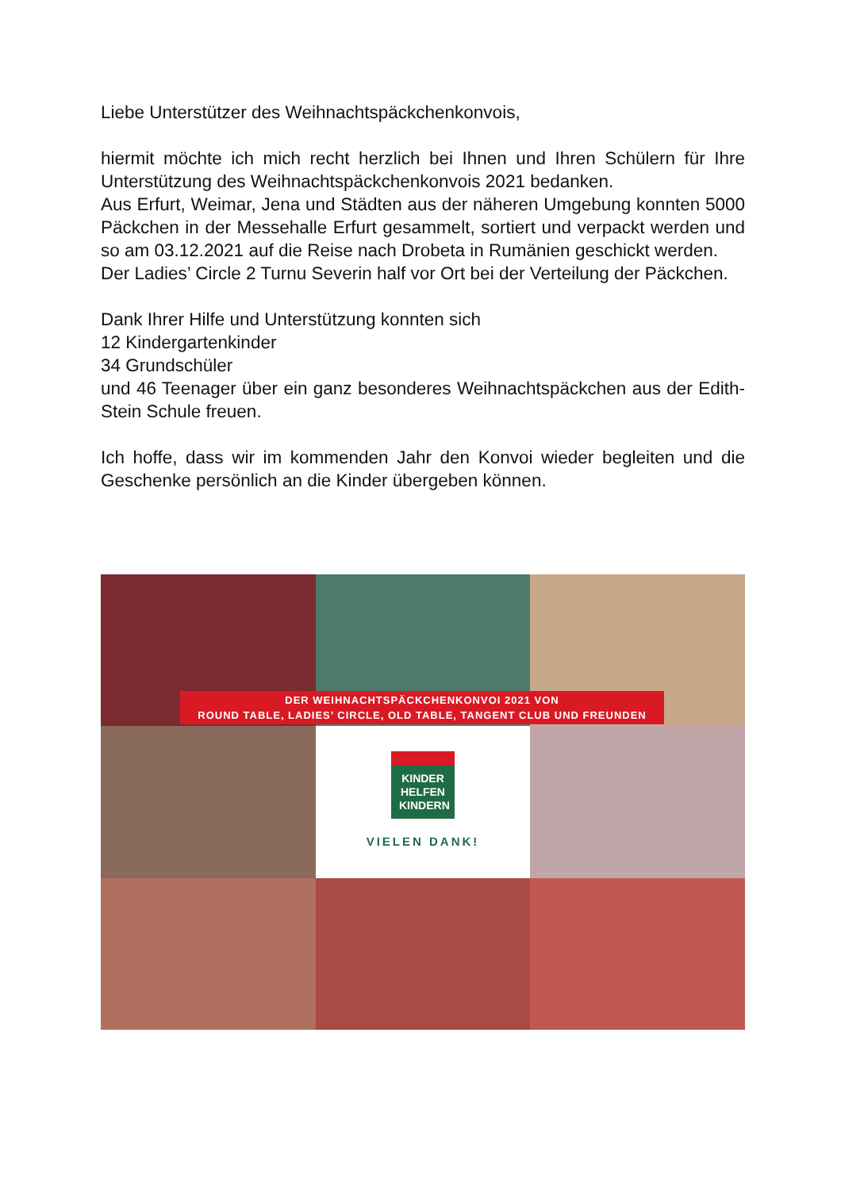Liebe Unterstützer des Weihnachtspäckchenkonvois,
hiermit möchte ich mich recht herzlich bei Ihnen und Ihren Schülern für Ihre Unterstützung des Weihnachtspäckchenkonvois 2021 bedanken.
Aus Erfurt, Weimar, Jena und Städten aus der näheren Umgebung konnten 5000 Päckchen in der Messehalle Erfurt gesammelt, sortiert und verpackt werden und so am 03.12.2021 auf die Reise nach Drobeta in Rumänien geschickt werden.
Der Ladies’ Circle 2 Turnu Severin half vor Ort bei der Verteilung der Päckchen.
Dank Ihrer Hilfe und Unterstützung konnten sich
12 Kindergartenkinder
34 Grundschüler
und 46 Teenager über ein ganz besonderes Weihnachtspäckchen aus der Edith-Stein Schule freuen.
Ich hoffe, dass wir im kommenden Jahr den Konvoi wieder begleiten und die Geschenke persönlich an die Kinder übergeben können.
KINDER
HELFEN
KINDERN
VIELEN DANK!
DER WEIHNACHTSPÄCKCHENKONVOI 2021 VON
ROUND TABLE, LADIES’ CIRCLE, OLD TABLE, TANGENT CLUB UND FREUNDEN